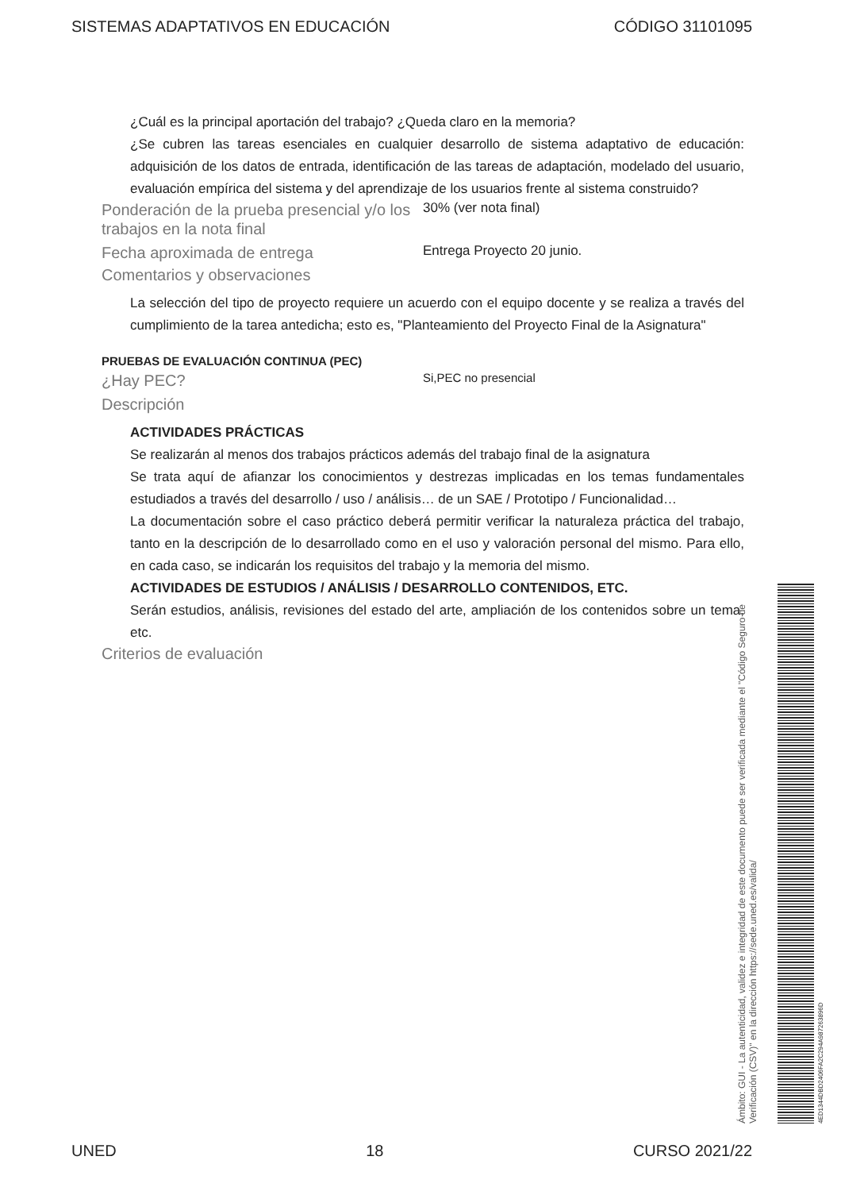SISTEMAS ADAPTATIVOS EN EDUCACIÓN CÓDIGO 31101095
¿Cuál es la principal aportación del trabajo? ¿Queda claro en la memoria?
¿Se cubren las tareas esenciales en cualquier desarrollo de sistema adaptativo de educación: adquisición de los datos de entrada, identificación de las tareas de adaptación, modelado del usuario, evaluación empírica del sistema y del aprendizaje de los usuarios frente al sistema construido?
Ponderación de la prueba presencial y/o los trabajos en la nota final
30% (ver nota final)
Fecha aproximada de entrega
Entrega Proyecto 20 junio.
Comentarios y observaciones
La selección del tipo de proyecto requiere un acuerdo con el equipo docente y se realiza a través del cumplimiento de la tarea antedicha; esto es, "Planteamiento del Proyecto Final de la Asignatura"
PRUEBAS DE EVALUACIÓN CONTINUA (PEC)
¿Hay PEC?
Si,PEC no presencial
Descripción
ACTIVIDADES PRÁCTICAS
Se realizarán al menos dos trabajos prácticos además del trabajo final de la asignatura
Se trata aquí de afianzar los conocimientos y destrezas implicadas en los temas fundamentales estudiados a través del desarrollo / uso / análisis… de un SAE / Prototipo / Funcionalidad…
La documentación sobre el caso práctico deberá permitir verificar la naturaleza práctica del trabajo, tanto en la descripción de lo desarrollado como en el uso y valoración personal del mismo. Para ello, en cada caso, se indicarán los requisitos del trabajo y la memoria del mismo.
ACTIVIDADES DE ESTUDIOS / ANÁLISIS / DESARROLLO CONTENIDOS, ETC.
Serán estudios, análisis, revisiones del estado del arte, ampliación de los contenidos sobre un tema, etc.
Criterios de evaluación
Ámbito: GUI - La autenticidad, validez e integridad de este documento puede ser verificada mediante el "Código Seguro de Verificación (CSV)" en la dirección https://sede.uned.es/valida/
4ED1344DBD2406FA2C294A987263896D
UNED 18 CURSO 2021/22